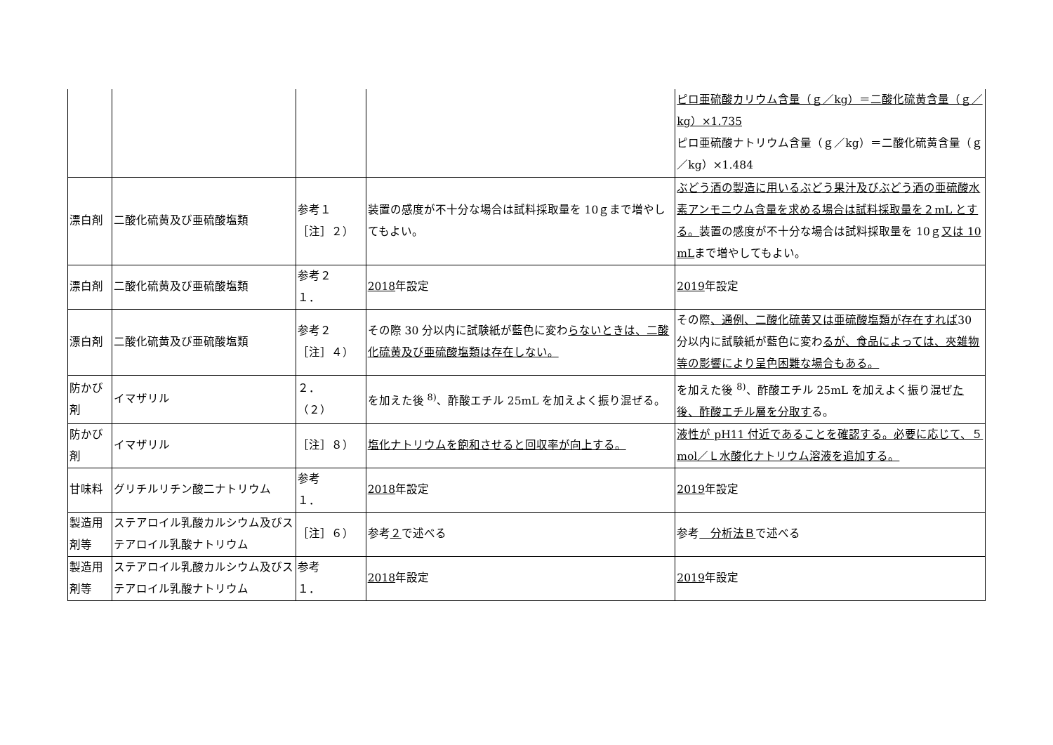| | | | | ピロ亜硫酸カリウム含量（ｇ／kg）＝二酸化硫黄含量（ｇ／kg）×1.735 ピロ亜硫酸ナトリウム含量（ｇ／kg）＝二酸化硫黄含量（ｇ／kg）×1.484 |
| 漂白剤 | 二酸化硫黄及び亜硫酸塩類 | 参考１ ［注］２） | 装置の感度が不十分な場合は試料採取量を 10ｇまで増やしてもよい。 | ぶどう酒の製造に用いるぶどう果汁及びぶどう酒の亜硫酸水素アンモニウム含量を求める場合は試料採取量を２mL とする。 装置の感度が不十分な場合は試料採取量を 10ｇ 又は 10 mL まで増やしてもよい。 |
| 漂白剤 | 二酸化硫黄及び亜硫酸塩類 | 参考２ １． | 2018 年設定 | 2019 年設定 |
| 漂白剤 | 二酸化硫黄及び亜硫酸塩類 | 参考２ ［注］４） | その際 30 分以内に試験紙が藍色に変わ らないときは、二酸化硫黄及び亜硫酸塩類は存在しない。 | その際 、通例、二酸化硫黄又は亜硫酸塩類が存在すれば 30 分以内に試験紙が藍色に変わ るが、食品によっては、夾雑物等の影響により呈色困難な場合もある。 |
| 防かび剤 | イマザリル | ２． （２） | を加えた後 <sup>8)</sup>、酢酸エチル 25mL を加えよく振り混ぜる。 | を加えた後 <sup>8)</sup>、酢酸エチル 25mL を加えよく振り混ぜ た後、酢酸エチル層を分取す る。 |
| 防かび剤 | イマザリル | ［注］８） | 塩化ナトリウムを飽和させると回収率が向上する。 | 液性が pH11 付近であることを確認する。必要に応じて、５mol／Ｌ水酸化ナトリウム溶液を追加する。 |
| 甘味料 | グリチルリチン酸二ナトリウム | 参考 １． | 2018 年設定 | 2019 年設定 |
| 製造用剤等 | ステアロイル乳酸カルシウム及びステアロイル乳酸ナトリウム | ［注］６） | 参考 ２ で述べる | 参考 分析法Ｂ で述べる |
| 製造用剤等 | ステアロイル乳酸カルシウム及びステアロイル乳酸ナトリウム | 参考 １． | 2018 年設定 | 2019 年設定 |